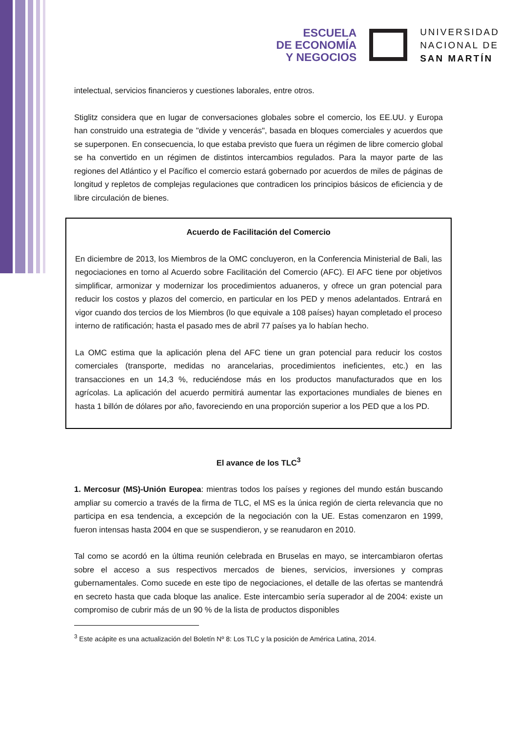ESCUELA
DE ECONOMÍA
Y NEGOCIOS
UNIVERSIDAD
NACIONAL DE
SAN MARTÍN
intelectual, servicios financieros y cuestiones laborales, entre otros.
Stiglitz considera que en lugar de conversaciones globales sobre el comercio, los EE.UU. y Europa han construido una estrategia de "divide y vencerás", basada en bloques comerciales y acuerdos que se superponen. En consecuencia, lo que estaba previsto que fuera un régimen de libre comercio global se ha convertido en un régimen de distintos intercambios regulados. Para la mayor parte de las regiones del Atlántico y el Pacífico el comercio estará gobernado por acuerdos de miles de páginas de longitud y repletos de complejas regulaciones que contradicen los principios básicos de eficiencia y de libre circulación de bienes.
Acuerdo de Facilitación del Comercio
En diciembre de 2013, los Miembros de la OMC concluyeron, en la Conferencia Ministerial de Bali, las negociaciones en torno al Acuerdo sobre Facilitación del Comercio (AFC). El AFC tiene por objetivos simplificar, armonizar y modernizar los procedimientos aduaneros, y ofrece un gran potencial para reducir los costos y plazos del comercio, en particular en los PED y menos adelantados. Entrará en vigor cuando dos tercios de los Miembros (lo que equivale a 108 países) hayan completado el proceso interno de ratificación; hasta el pasado mes de abril 77 países ya lo habían hecho.
La OMC estima que la aplicación plena del AFC tiene un gran potencial para reducir los costos comerciales (transporte, medidas no arancelarias, procedimientos ineficientes, etc.) en las transacciones en un 14,3 %, reduciéndose más en los productos manufacturados que en los agrícolas. La aplicación del acuerdo permitirá aumentar las exportaciones mundiales de bienes en hasta 1 billón de dólares por año, favoreciendo en una proporción superior a los PED que a los PD.
El avance de los TLC<sup>3</sup>
1. Mercosur (MS)-Unión Europea: mientras todos los países y regiones del mundo están buscando ampliar su comercio a través de la firma de TLC, el MS es la única región de cierta relevancia que no participa en esa tendencia, a excepción de la negociación con la UE. Estas comenzaron en 1999, fueron intensas hasta 2004 en que se suspendieron, y se reanudaron en 2010.
Tal como se acordó en la última reunión celebrada en Bruselas en mayo, se intercambiaron ofertas sobre el acceso a sus respectivos mercados de bienes, servicios, inversiones y compras gubernamentales. Como sucede en este tipo de negociaciones, el detalle de las ofertas se mantendrá en secreto hasta que cada bloque las analice. Este intercambio sería superador al de 2004: existe un compromiso de cubrir más de un 90 % de la lista de productos disponibles
<sup>3</sup> Este acápite es una actualización del Boletín Nº 8: Los TLC y la posición de América Latina, 2014.